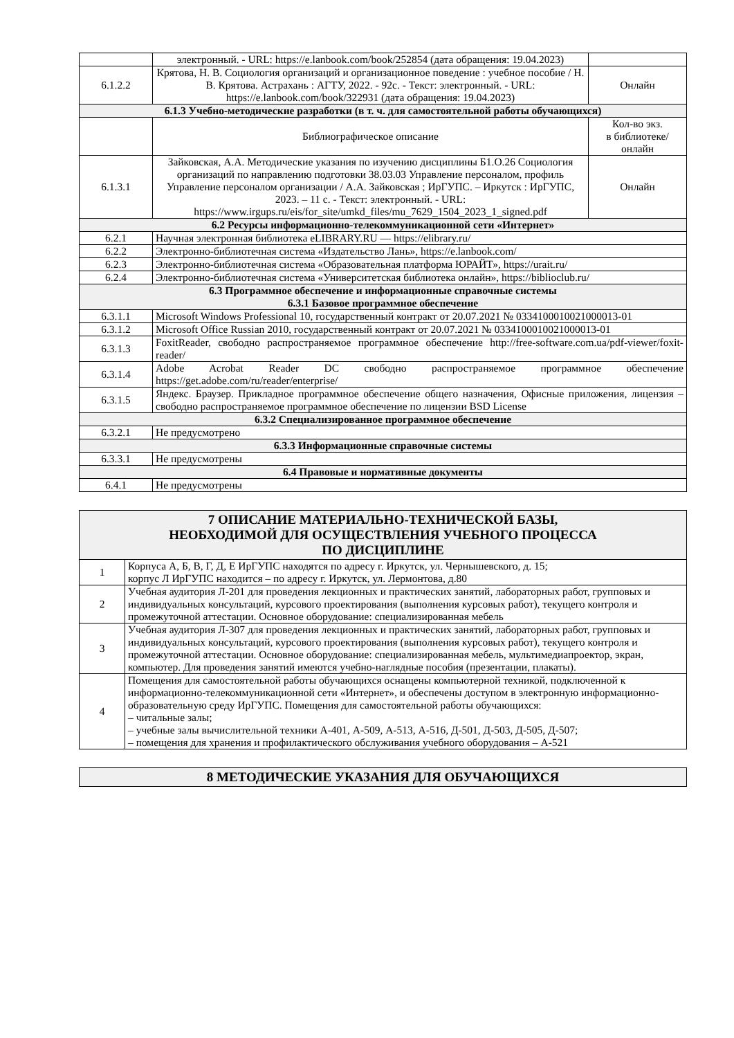| | электронный. - URL: https://e.lanbook.com/book/252854 (дата обращения: 19.04.2023) | |
| 6.1.2.2 | Крятова, Н. В. Социология организаций и организационное поведение : учебное пособие / Н. В. Крятова. Астрахань : АГТУ, 2022. - 92с. - Текст: электронный. - URL: https://e.lanbook.com/book/322931 (дата обращения: 19.04.2023) | Онлайн |
| 6.1.3 Учебно-методические разработки (в т. ч. для самостоятельной работы обучающихся) | | |
| | Библиографическое описание | Кол-во экз. в библиотеке/ онлайн |
| 6.1.3.1 | Зайковская, А.А. Методические указания по изучению дисциплины Б1.О.26 Социология организаций по направлению подготовки 38.03.03 Управление персоналом, профиль Управление персоналом организации / А.А. Зайковская ; ИрГУПС. – Иркутск : ИрГУПС, 2023. – 11 с. - Текст: электронный. - URL: https://www.irgups.ru/eis/for_site/umkd_files/mu_7629_1504_2023_1_signed.pdf | Онлайн |
| 6.2 Ресурсы информационно-телекоммуникационной сети «Интернет» | | |
| 6.2.1 | Научная электронная библиотека eLIBRARY.RU — https://elibrary.ru/ | |
| 6.2.2 | Электронно-библиотечная система «Издательство Лань», https://e.lanbook.com/ | |
| 6.2.3 | Электронно-библиотечная система «Образовательная платформа ЮРАЙТ», https://urait.ru/ | |
| 6.2.4 | Электронно-библиотечная система «Университетская библиотека онлайн», https://biblioclub.ru/ | |
| 6.3 Программное обеспечение и информационные справочные системы 6.3.1 Базовое программное обеспечение | | |
| 6.3.1.1 | Microsoft Windows Professional 10, государственный контракт от 20.07.2021 № 0334100010021000013-01 | |
| 6.3.1.2 | Microsoft Office Russian 2010, государственный контракт от 20.07.2021 № 0334100010021000013-01 | |
| 6.3.1.3 | FoxitReader, свободно распространяемое программное обеспечение http://free-software.com.ua/pdf-viewer/foxit-reader/ | |
| 6.3.1.4 | Adobe Acrobat Reader DC свободно распространяемое программное обеспечение https://get.adobe.com/ru/reader/enterprise/ | |
| 6.3.1.5 | Яндекс. Браузер. Прикладное программное обеспечение общего назначения, Офисные приложения, лицензия – свободно распространяемое программное обеспечение по лицензии BSD License | |
| 6.3.2 Специализированное программное обеспечение | | |
| 6.3.2.1 | Не предусмотрено | |
| 6.3.3 Информационные справочные системы | | |
| 6.3.3.1 | Не предусмотрены | |
| 6.4 Правовые и нормативные документы | | |
| 6.4.1 | Не предусмотрены | |
| 7 ОПИСАНИЕ МАТЕРИАЛЬНО-ТЕХНИЧЕСКОЙ БАЗЫ, НЕОБХОДИМОЙ ДЛЯ ОСУЩЕСТВЛЕНИЯ УЧЕБНОГО ПРОЦЕССА ПО ДИСЦИПЛИНЕ | |
| 1 | Корпуса А, Б, В, Г, Д, Е ИрГУПС находятся по адресу г. Иркутск, ул. Чернышевского, д. 15; корпус Л ИрГУПС находится – по адресу г. Иркутск, ул. Лермонтова, д.80 |
| 2 | Учебная аудитория Л-201 для проведения лекционных и практических занятий, лабораторных работ, групповых и индивидуальных консультаций, курсового проектирования (выполнения курсовых работ), текущего контроля и промежуточной аттестации. Основное оборудование: специализированная мебель |
| 3 | Учебная аудитория Л-307 для проведения лекционных и практических занятий, лабораторных работ, групповых и индивидуальных консультаций, курсового проектирования (выполнения курсовых работ), текущего контроля и промежуточной аттестации. Основное оборудование: специализированная мебель, мультимедиапроектор, экран, компьютер. Для проведения занятий имеются учебно-наглядные пособия (презентации, плакаты). |
| 4 | Помещения для самостоятельной работы обучающихся оснащены компьютерной техникой, подключенной к информационно-телекоммуникационной сети «Интернет», и обеспечены доступом в электронную информационно-образовательную среду ИрГУПС. Помещения для самостоятельной работы обучающихся: – читальные залы; – учебные залы вычислительной техники А-401, А-509, А-513, А-516, Д-501, Д-503, Д-505, Д-507; – помещения для хранения и профилактического обслуживания учебного оборудования – А-521 |
| 8 МЕТОДИЧЕСКИЕ УКАЗАНИЯ ДЛЯ ОБУЧАЮЩИХСЯ |